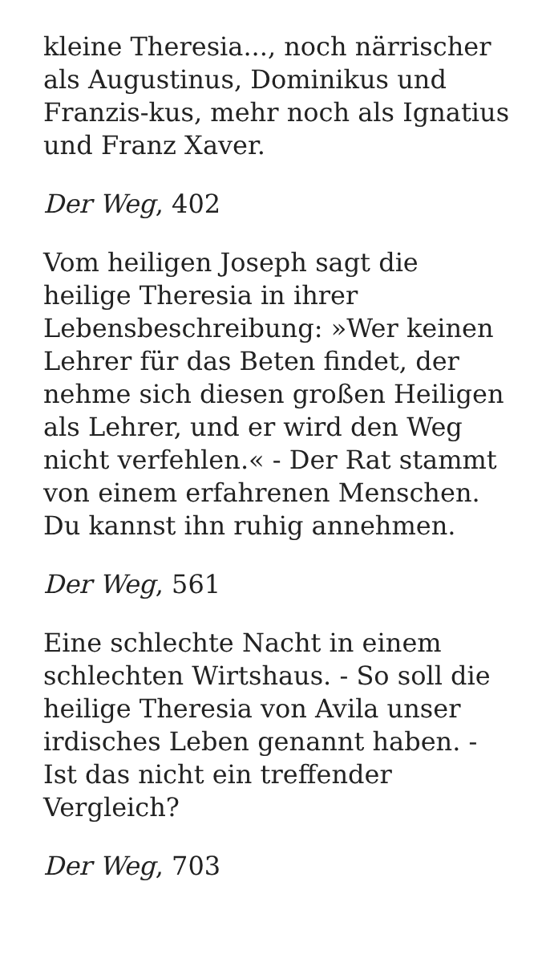kleine Theresia..., noch närrischer als Augustinus, Dominikus und Franzis-kus, mehr noch als Ignatius und Franz Xaver.
Der Weg, 402
Vom heiligen Joseph sagt die heilige Theresia in ihrer Lebensbeschreibung: »Wer keinen Lehrer für das Beten findet, der nehme sich diesen großen Heiligen als Lehrer, und er wird den Weg nicht verfehlen.« - Der Rat stammt von einem erfahrenen Menschen. Du kannst ihn ruhig annehmen.
Der Weg, 561
Eine schlechte Nacht in einem schlechten Wirtshaus. - So soll die heilige Theresia von Avila unser irdisches Leben genannt haben. - Ist das nicht ein treffender Vergleich?
Der Weg, 703